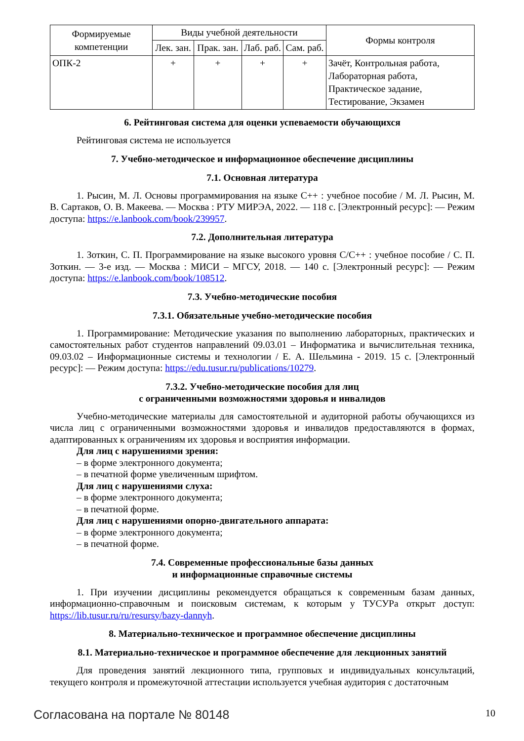| Формируемые компетенции | Виды учебной деятельности | | | | Формы контроля |
| --- | --- | --- | --- | --- | --- |
| | Лек. зан. | Прак. зан. | Лаб. раб. | Сам. раб. | |
| ОПК-2 | + | + | + | + | Зачёт, Контрольная работа, Лабораторная работа, Практическое задание, Тестирование, Экзамен |
6. Рейтинговая система для оценки успеваемости обучающихся
Рейтинговая система не используется
7. Учебно-методическое и информационное обеспечение дисциплины
7.1. Основная литература
1. Рысин, М. Л. Основы программирования на языке С++ : учебное пособие / М. Л. Рысин, М. В. Сартаков, О. В. Макеева. — Москва : РТУ МИРЭА, 2022. — 118 с. [Электронный ресурс]: — Режим доступа: https://e.lanbook.com/book/239957.
7.2. Дополнительная литература
1. Зоткин, С. П. Программирование на языке высокого уровня C/C++ : учебное пособие / С. П. Зоткин. — 3-е изд. — Москва : МИСИ – МГСУ, 2018. — 140 с. [Электронный ресурс]: — Режим доступа: https://e.lanbook.com/book/108512.
7.3. Учебно-методические пособия
7.3.1. Обязательные учебно-методические пособия
1. Программирование: Методические указания по выполнению лабораторных, практических и самостоятельных работ студентов направлений 09.03.01 – Информатика и вычислительная техника, 09.03.02 – Информационные системы и технологии / Е. А. Шельмина - 2019. 15 с. [Электронный ресурс]: — Режим доступа: https://edu.tusur.ru/publications/10279.
7.3.2. Учебно-методические пособия для лиц
с ограниченными возможностями здоровья и инвалидов
Учебно-методические материалы для самостоятельной и аудиторной работы обучающихся из числа лиц с ограниченными возможностями здоровья и инвалидов предоставляются в формах, адаптированных к ограничениям их здоровья и восприятия информации.
Для лиц с нарушениями зрения:
– в форме электронного документа;
– в печатной форме увеличенным шрифтом.
Для лиц с нарушениями слуха:
– в форме электронного документа;
– в печатной форме.
Для лиц с нарушениями опорно-двигательного аппарата:
– в форме электронного документа;
– в печатной форме.
7.4. Современные профессиональные базы данных
и информационные справочные системы
1. При изучении дисциплины рекомендуется обращаться к современным базам данных, информационно-справочным и поисковым системам, к которым у ТУСУРа открыт доступ: https://lib.tusur.ru/ru/resursy/bazy-dannyh.
8. Материально-техническое и программное обеспечение дисциплины
8.1. Материально-техническое и программное обеспечение для лекционных занятий
Для проведения занятий лекционного типа, групповых и индивидуальных консультаций, текущего контроля и промежуточной аттестации используется учебная аудитория с достаточным
Согласована на портале № 80148 10